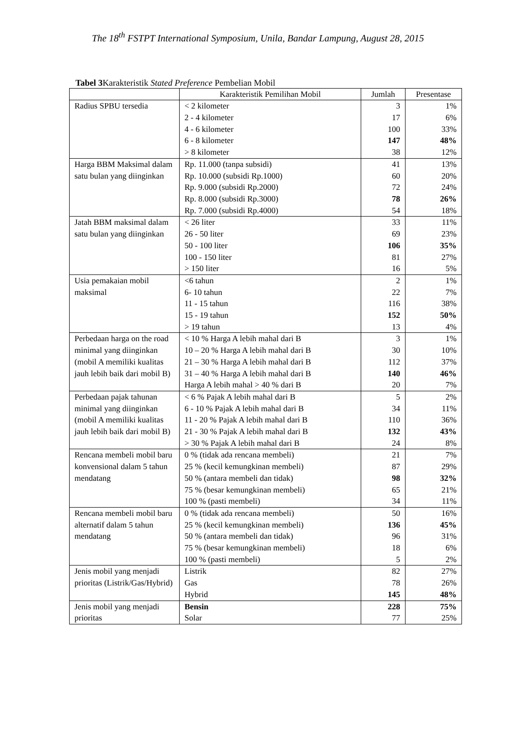The 18<sup>th</sup> FSTPT International Symposium, Unila, Bandar Lampung, August 28, 2015
Tabel 3 Karakteristik Stated Preference Pembelian Mobil
| | Karakteristik Pemilihan Mobil | Jumlah | Presentase |
| --- | --- | --- | --- |
| Radius SPBU tersedia | < 2 kilometer | 3 | 1% |
| | 2 - 4 kilometer | 17 | 6% |
| | 4 - 6 kilometer | 100 | 33% |
| | 6 - 8 kilometer | 147 | 48% |
| | > 8 kilometer | 38 | 12% |
| Harga BBM Maksimal dalam satu bulan yang diinginkan | Rp. 11.000 (tanpa subsidi) | 41 | 13% |
| | Rp. 10.000 (subsidi Rp.1000) | 60 | 20% |
| | Rp. 9.000 (subsidi Rp.2000) | 72 | 24% |
| | Rp. 8.000 (subsidi Rp.3000) | 78 | 26% |
| | Rp. 7.000 (subsidi Rp.4000) | 54 | 18% |
| Jatah BBM maksimal dalam satu bulan yang diinginkan | < 26 liter | 33 | 11% |
| | 26 - 50 liter | 69 | 23% |
| | 50 - 100 liter | 106 | 35% |
| | 100 - 150 liter | 81 | 27% |
| | > 150 liter | 16 | 5% |
| Usia pemakaian mobil maksimal | <6 tahun | 2 | 1% |
| | 6- 10 tahun | 22 | 7% |
| | 11 - 15 tahun | 116 | 38% |
| | 15 - 19 tahun | 152 | 50% |
| | > 19 tahun | 13 | 4% |
| Perbedaan harga on the road minimal yang diinginkan (mobil A memiliki kualitas jauh lebih baik dari mobil B) | < 10 % Harga A lebih mahal dari B | 3 | 1% |
| | 10 – 20 % Harga A lebih mahal dari B | 30 | 10% |
| | 21 – 30 % Harga A lebih mahal dari B | 112 | 37% |
| | 31 – 40 % Harga A lebih mahal dari B | 140 | 46% |
| | Harga A lebih mahal > 40 % dari B | 20 | 7% |
| Perbedaan pajak tahunan minimal yang diinginkan (mobil A memiliki kualitas jauh lebih baik dari mobil B) | < 6 % Pajak A lebih mahal dari B | 5 | 2% |
| | 6 - 10 % Pajak A lebih mahal dari B | 34 | 11% |
| | 11 - 20 % Pajak A lebih mahal dari B | 110 | 36% |
| | 21 - 30 % Pajak A lebih mahal dari B | 132 | 43% |
| | > 30 % Pajak A lebih mahal dari B | 24 | 8% |
| Rencana membeli mobil baru konvensional dalam 5 tahun mendatang | 0 % (tidak ada rencana membeli) | 21 | 7% |
| | 25 % (kecil kemungkinan membeli) | 87 | 29% |
| | 50 % (antara membeli dan tidak) | 98 | 32% |
| | 75 % (besar kemungkinan membeli) | 65 | 21% |
| | 100 % (pasti membeli) | 34 | 11% |
| Rencana membeli mobil baru alternatif dalam 5 tahun mendatang | 0 % (tidak ada rencana membeli) | 50 | 16% |
| | 25 % (kecil kemungkinan membeli) | 136 | 45% |
| | 50 % (antara membeli dan tidak) | 96 | 31% |
| | 75 % (besar kemungkinan membeli) | 18 | 6% |
| | 100 % (pasti membeli) | 5 | 2% |
| Jenis mobil yang menjadi prioritas (Listrik/Gas/Hybrid) | Listrik | 82 | 27% |
| | Gas | 78 | 26% |
| | Hybrid | 145 | 48% |
| Jenis mobil yang menjadi prioritas | Bensin | 228 | 75% |
| | Solar | 77 | 25% |